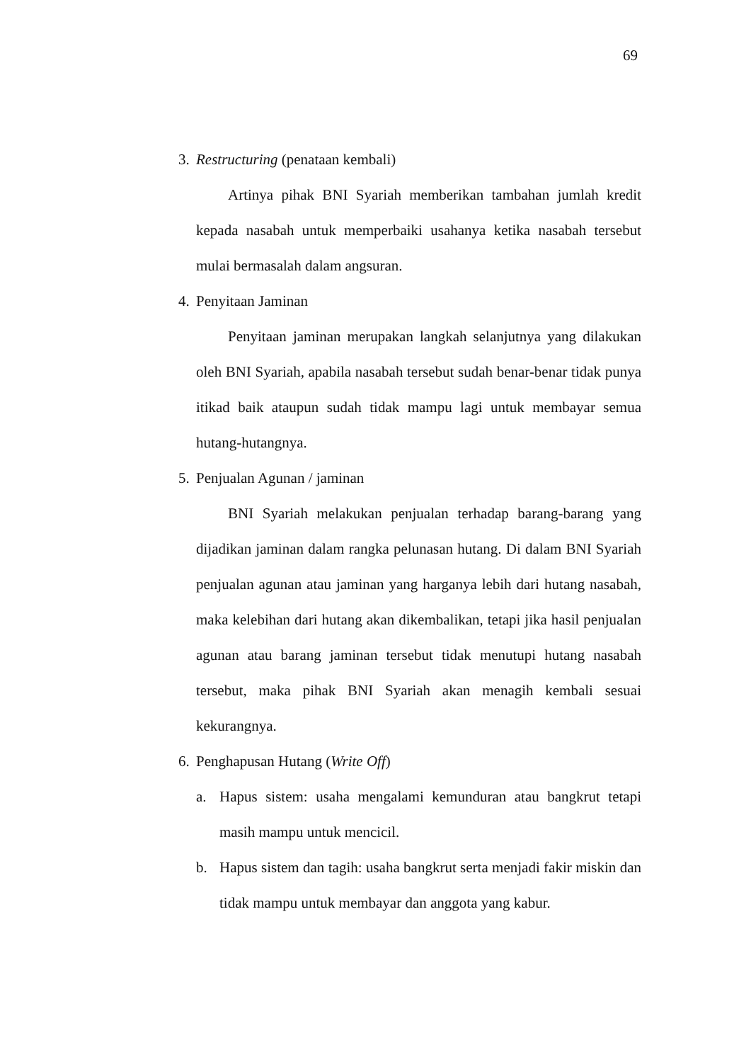69
3. Restructuring (penataan kembali)
Artinya pihak BNI Syariah memberikan tambahan jumlah kredit kepada nasabah untuk memperbaiki usahanya ketika nasabah tersebut mulai bermasalah dalam angsuran.
4. Penyitaan Jaminan
Penyitaan jaminan merupakan langkah selanjutnya yang dilakukan oleh BNI Syariah, apabila nasabah tersebut sudah benar-benar tidak punya itikad baik ataupun sudah tidak mampu lagi untuk membayar semua hutang-hutangnya.
5. Penjualan Agunan / jaminan
BNI Syariah melakukan penjualan terhadap barang-barang yang dijadikan jaminan dalam rangka pelunasan hutang. Di dalam BNI Syariah penjualan agunan atau jaminan yang harganya lebih dari hutang nasabah, maka kelebihan dari hutang akan dikembalikan, tetapi jika hasil penjualan agunan atau barang jaminan tersebut tidak menutupi hutang nasabah tersebut, maka pihak BNI Syariah akan menagih kembali sesuai kekurangnya.
6. Penghapusan Hutang (Write Off)
a. Hapus sistem: usaha mengalami kemunduran atau bangkrut tetapi masih mampu untuk mencicil.
b. Hapus sistem dan tagih: usaha bangkrut serta menjadi fakir miskin dan tidak mampu untuk membayar dan anggota yang kabur.